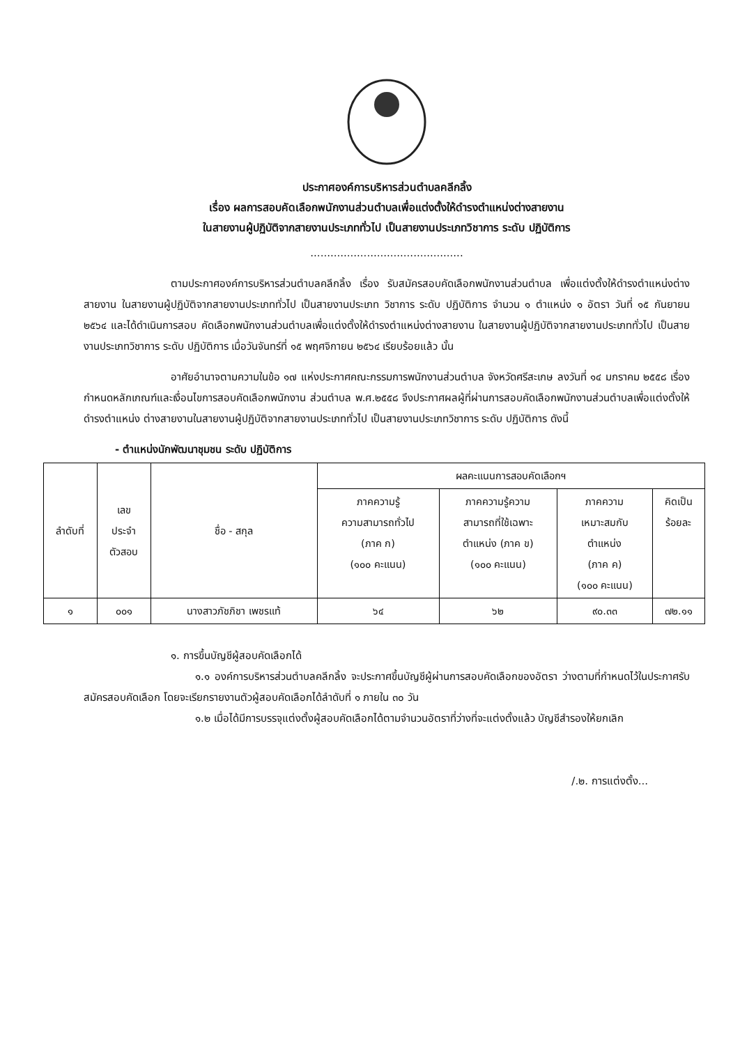ประกาศองค์การบริหารส่วนตำบลคลีกลิ้ง
เรื่อง ผลการสอบคัดเลือกพนักงานส่วนตำบลเพื่อแต่งตั้งให้ดำรงตำแหน่งต่างสายงาน
ในสายงานผู้ปฏิบัติจากสายงานประเภททั่วไป เป็นสายงานประเภทวิชาการ ระดับ ปฏิบัติการ
..............................................
ตามประกาศองค์การบริหารส่วนตำบลคลีกลิ้ง เรื่อง รับสมัครสอบคัดเลือกพนักงานส่วนตำบล เพื่อแต่งตั้งให้ดำรงตำแหน่งต่างสายงาน ในสายงานผู้ปฏิบัติจากสายงานประเภททั่วไป เป็นสายงานประเภท วิชาการ ระดับ ปฏิบัติการ จำนวน ๑ ตำแหน่ง ๑ อัตรา วันที่ ๑๕ กันยายน ๒๕๖๔ และได้ดำเนินการสอบ คัดเลือกพนักงานส่วนตำบลเพื่อแต่งตั้งให้ดำรงตำแหน่งต่างสายงาน ในสายงานผู้ปฏิบัติจากสายงานประเภททั่วไป เป็นสายงานประเภทวิชาการ ระดับ ปฏิบัติการ เมื่อวันจันทร์ที่ ๑๕ พฤศจิกายน ๒๕๖๔ เรียบร้อยแล้ว นั้น
อาศัยอำนาจตามความในข้อ ๑๗ แห่งประกาศคณะกรรมการพนักงานส่วนตำบล จังหวัดศรีสะเกษ ลงวันที่ ๑๔ มกราคม ๒๕๕๘ เรื่อง กำหนดหลักเกณฑ์และเงื่อนไขการสอบคัดเลือกพนักงาน ส่วนตำบล พ.ศ.๒๕๕๘ จึงประกาศผลผู้ที่ผ่านการสอบคัดเลือกพนักงานส่วนตำบลเพื่อแต่งตั้งให้ดำรงตำแหน่ง ต่างสายงานในสายงานผู้ปฏิบัติจากสายงานประเภททั่วไป เป็นสายงานประเภทวิชาการ ระดับ ปฏิบัติการ ดังนี้
- ตำแหน่งนักพัฒนาชุมชน ระดับ ปฏิบัติการ
| ลำดับที่ | เลข ประจำ ตัวสอบ | ชื่อ - สกุล | ผลคะแนนการสอบคัดเลือกฯ | | | |
| --- | --- | --- | --- | --- | --- | --- |
| | | | ภาคความรู้ ความสามารถทั่วไป (ภาค ก) (๑๐๐ คะแนน) | ภาคความรู้ความ สามารถที่ใช้เฉพาะ ตำแหน่ง (ภาค ข) (๑๐๐ คะแนน) | ภาคความ เหมาะสมกับ ตำแหน่ง (ภาค ค) (๑๐๐ คะแนน) | คิดเป็น ร้อยละ |
| ๑ | ๐๐๑ | นางสาวภัชภิชา เพชรแท้ | ๖๔ | ๖๒ | ๙๐.๓๓ | ๗๒.๑๑ |
๑. การขึ้นบัญชีผู้สอบคัดเลือกได้
๑.๑ องค์การบริหารส่วนตำบลคลีกลิ้ง จะประกาศขึ้นบัญชีผู้ผ่านการสอบคัดเลือกของอัตรา ว่างตามที่กำหนดไว้ในประกาศรับสมัครสอบคัดเลือก โดยจะเรียกรายงานตัวผู้สอบคัดเลือกได้ลำดับที่ ๑ ภายใน ๓๐ วัน
๑.๒ เมื่อได้มีการบรรจุแต่งตั้งผู้สอบคัดเลือกได้ตามจำนวนอัตราที่ว่างที่จะแต่งตั้งแล้ว บัญชีสำรองให้ยกเลิก
/.๒. การแต่งตั้ง...